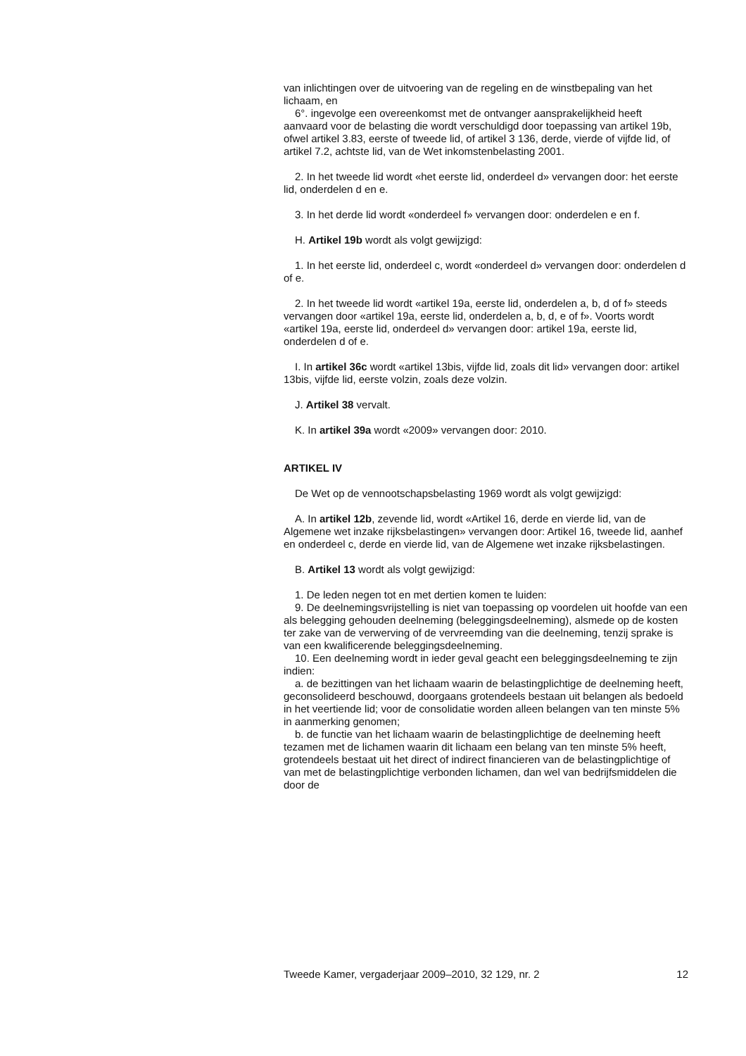van inlichtingen over de uitvoering van de regeling en de winstbepaling van het lichaam, en
6°. ingevolge een overeenkomst met de ontvanger aansprakelijkheid heeft aanvaard voor de belasting die wordt verschuldigd door toepassing van artikel 19b, ofwel artikel 3.83, eerste of tweede lid, of artikel 3 136, derde, vierde of vijfde lid, of artikel 7.2, achtste lid, van de Wet inkomstenbelasting 2001.
2. In het tweede lid wordt «het eerste lid, onderdeel d» vervangen door: het eerste lid, onderdelen d en e.
3. In het derde lid wordt «onderdeel f» vervangen door: onderdelen e en f.
H. Artikel 19b wordt als volgt gewijzigd:
1. In het eerste lid, onderdeel c, wordt «onderdeel d» vervangen door: onderdelen d of e.
2. In het tweede lid wordt «artikel 19a, eerste lid, onderdelen a, b, d of f» steeds vervangen door «artikel 19a, eerste lid, onderdelen a, b, d, e of f». Voorts wordt «artikel 19a, eerste lid, onderdeel d» vervangen door: artikel 19a, eerste lid, onderdelen d of e.
I. In artikel 36c wordt «artikel 13bis, vijfde lid, zoals dit lid» vervangen door: artikel 13bis, vijfde lid, eerste volzin, zoals deze volzin.
J. Artikel 38 vervalt.
K. In artikel 39a wordt «2009» vervangen door: 2010.
ARTIKEL IV
De Wet op de vennootschapsbelasting 1969 wordt als volgt gewijzigd:
A. In artikel 12b, zevende lid, wordt «Artikel 16, derde en vierde lid, van de Algemene wet inzake rijksbelastingen» vervangen door: Artikel 16, tweede lid, aanhef en onderdeel c, derde en vierde lid, van de Algemene wet inzake rijksbelastingen.
B. Artikel 13 wordt als volgt gewijzigd:
1. De leden negen tot en met dertien komen te luiden:
9. De deelnemingsvrijstelling is niet van toepassing op voordelen uit hoofde van een als belegging gehouden deelneming (beleggingsdeelneming), alsmede op de kosten ter zake van de verwerving of de vervreemding van die deelneming, tenzij sprake is van een kwalificerende beleggingsdeelneming.
10. Een deelneming wordt in ieder geval geacht een beleggingsdeelneming te zijn indien:
a. de bezittingen van het lichaam waarin de belastingplichtige de deelneming heeft, geconsolideerd beschouwd, doorgaans grotendeels bestaan uit belangen als bedoeld in het veertiende lid; voor de consolidatie worden alleen belangen van ten minste 5% in aanmerking genomen;
b. de functie van het lichaam waarin de belastingplichtige de deelneming heeft tezamen met de lichamen waarin dit lichaam een belang van ten minste 5% heeft, grotendeels bestaat uit het direct of indirect financieren van de belastingplichtige of van met de belastingplichtige verbonden lichamen, dan wel van bedrijfsmiddelen die door de
Tweede Kamer, vergaderjaar 2009–2010, 32 129, nr. 2 12